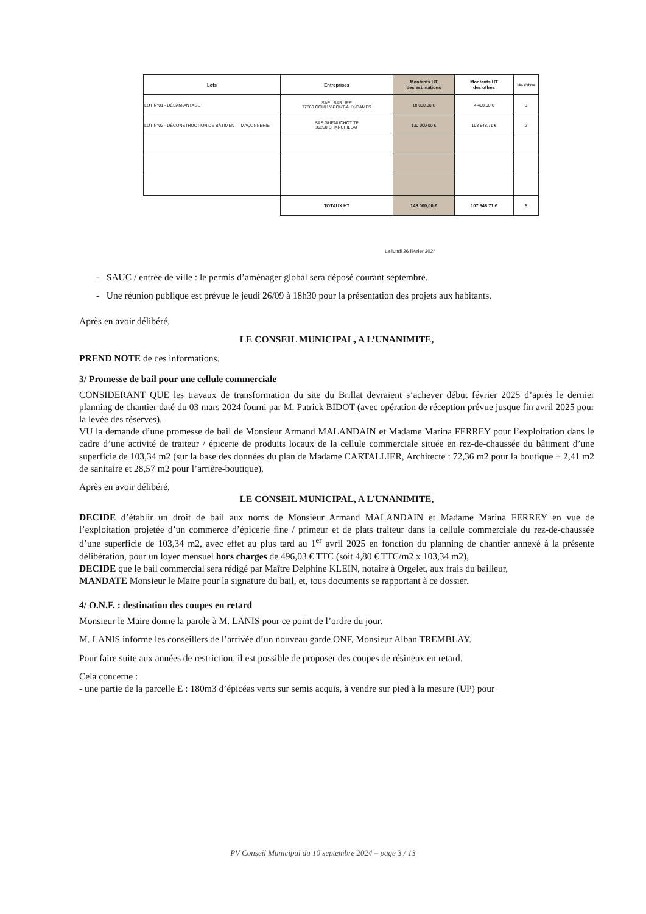| Lots | Entreprises | Montants HT des estimations | Montants HT des offres | Nbr. d'offres |
| --- | --- | --- | --- | --- |
| LOT N°01 - DÉSAMIANTAGE | SARL BARLIER 77860 COULLY-PONT-AUX-DAMES | 18 000,00 € | 4 400,00 € | 3 |
| LOT N°02 - DÉCONSTRUCTION DE BÂTIMENT - MAÇONNERIE | SAS GUENUCHOT TP 39260 CHARCHILLAT | 130 000,00 € | 103 548,71 € | 2 |
| | TOTAUX HT | 148 000,00 € | 107 948,71 € | 5 |
Le lundi 26 février 2024
- SAUC / entrée de ville : le permis d’aménager global sera déposé courant septembre.
- Une réunion publique est prévue le jeudi 26/09 à 18h30 pour la présentation des projets aux habitants.
Après en avoir délibéré,
LE CONSEIL MUNICIPAL, A L’UNANIMITE,
PREND NOTE de ces informations.
3/ Promesse de bail pour une cellule commerciale
CONSIDERANT QUE les travaux de transformation du site du Brillat devraient s’achever début février 2025 d’après le dernier planning de chantier daté du 03 mars 2024 fourni par M. Patrick BIDOT (avec opération de réception prévue jusque fin avril 2025 pour la levée des réserves),
VU la demande d’une promesse de bail de Monsieur Armand MALANDAIN et Madame Marina FERREY pour l’exploitation dans le cadre d’une activité de traiteur / épicerie de produits locaux de la cellule commerciale située en rez-de-chaussée du bâtiment d’une superficie de 103,34 m2 (sur la base des données du plan de Madame CARTALLIER, Architecte : 72,36 m2 pour la boutique + 2,41 m2 de sanitaire et 28,57 m2 pour l’arrière-boutique),
Après en avoir délibéré,
LE CONSEIL MUNICIPAL, A L’UNANIMITE,
DECIDE d’établir un droit de bail aux noms de Monsieur Armand MALANDAIN et Madame Marina FERREY en vue de l’exploitation projetée d’un commerce d’épicerie fine / primeur et de plats traiteur dans la cellule commerciale du rez-de-chaussée d’une superficie de 103,34 m2, avec effet au plus tard au 1<sup>er</sup> avril 2025 en fonction du planning de chantier annexé à la présente délibération, pour un loyer mensuel hors charges de 496,03 € TTC (soit 4,80 € TTC/m2 x 103,34 m2),
DECIDE que le bail commercial sera rédigé par Maître Delphine KLEIN, notaire à Orgelet, aux frais du bailleur,
MANDATE Monsieur le Maire pour la signature du bail, et, tous documents se rapportant à ce dossier.
4/ O.N.F. : destination des coupes en retard
Monsieur le Maire donne la parole à M. LANIS pour ce point de l’ordre du jour.
M. LANIS informe les conseillers de l’arrivée d’un nouveau garde ONF, Monsieur Alban TREMBLAY.
Pour faire suite aux années de restriction, il est possible de proposer des coupes de résineux en retard.
Cela concerne :
- une partie de la parcelle E : 180m3 d’épicéas verts sur semis acquis, à vendre sur pied à la mesure (UP) pour
PV Conseil Municipal du 10 septembre 2024 – page 3 / 13